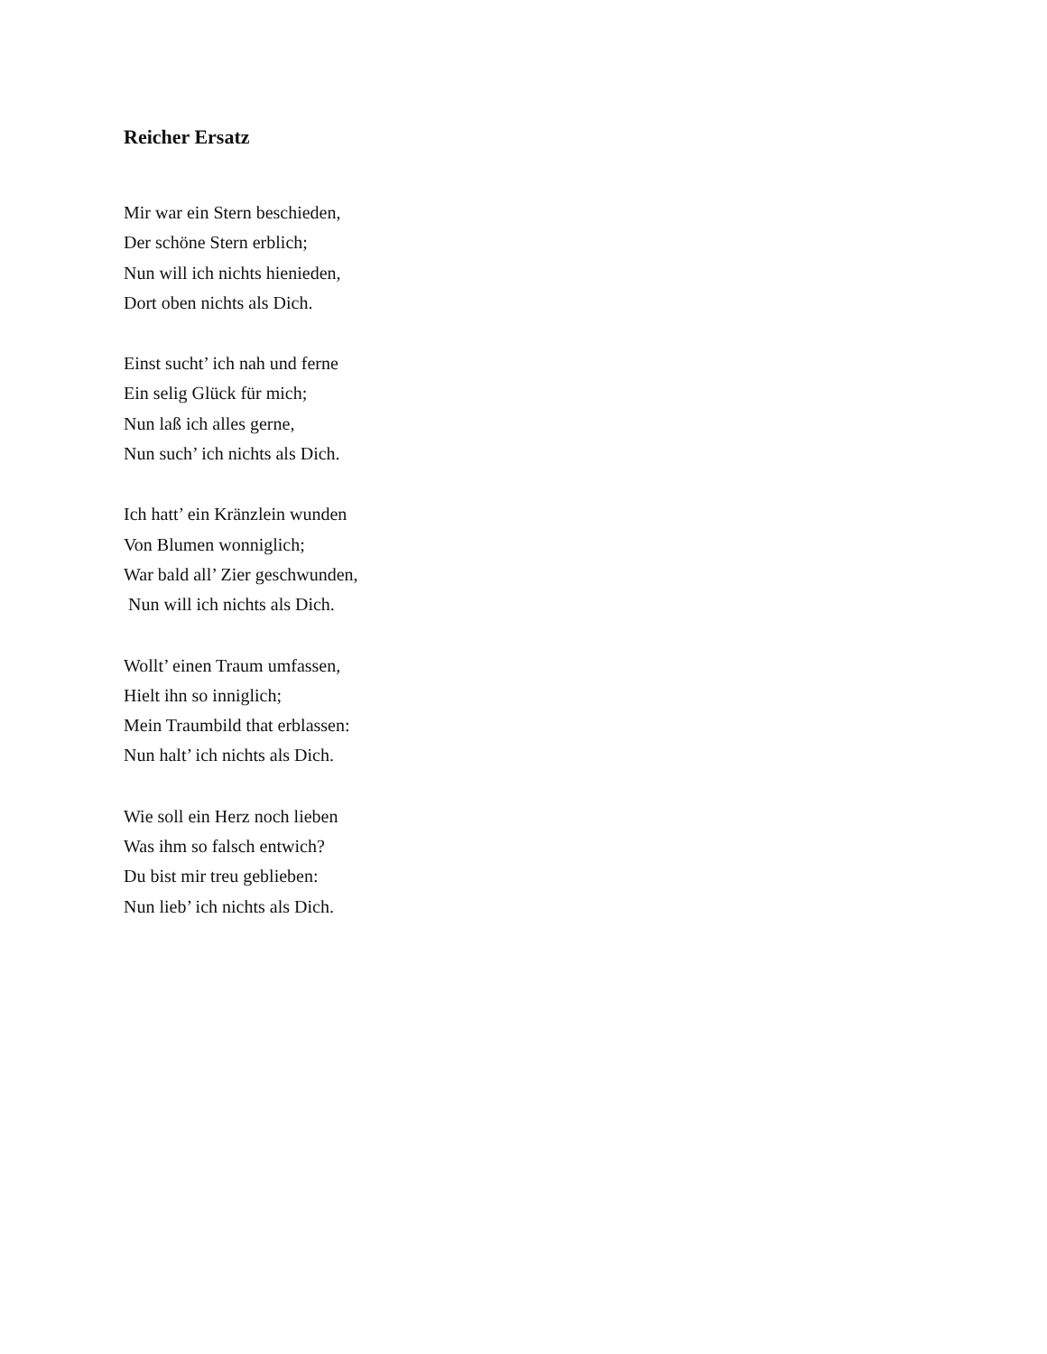Reicher Ersatz
Mir war ein Stern beschieden,
Der schöne Stern erblich;
Nun will ich nichts hienieden,
Dort oben nichts als Dich.
Einst sucht’ ich nah und ferne
Ein selig Glück für mich;
Nun laß ich alles gerne,
Nun such’ ich nichts als Dich.
Ich hatt’ ein Kränzlein wunden
Von Blumen wonniglich;
War bald all’ Zier geschwunden,
Nun will ich nichts als Dich.
Wollt’ einen Traum umfassen,
Hielt ihn so inniglich;
Mein Traumbild that erblassen:
Nun halt’ ich nichts als Dich.
Wie soll ein Herz noch lieben
Was ihm so falsch entwich?
Du bist mir treu geblieben:
Nun lieb’ ich nichts als Dich.